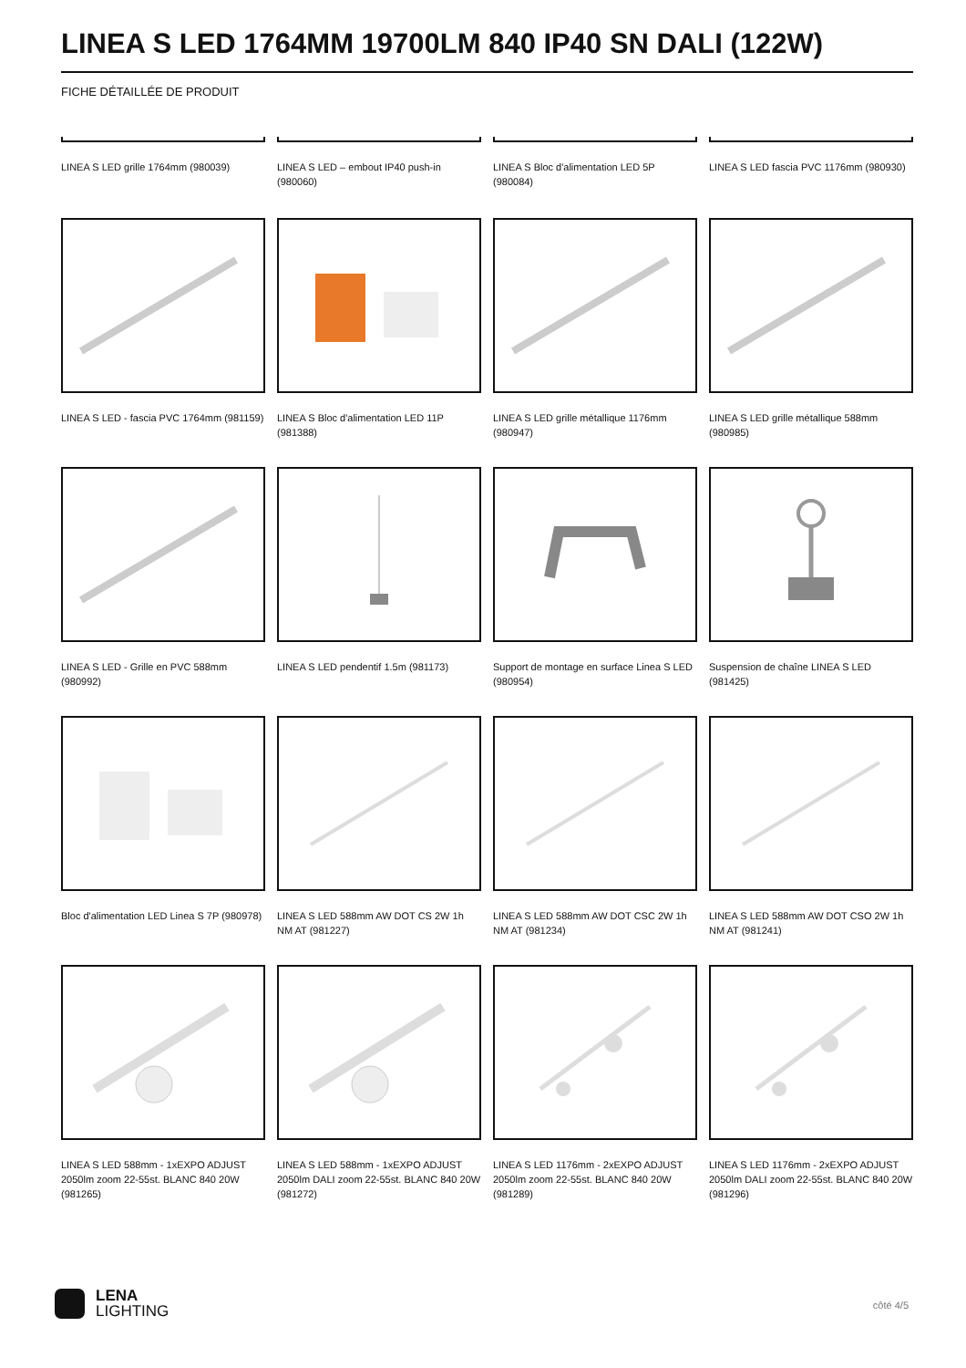LINEA S LED 1764MM 19700LM 840 IP40 SN DALI (122W)
FICHE DÉTAILLÉE DE PRODUIT
LINEA S LED grille 1764mm (980039)
LINEA S LED – embout IP40 push-in (980060)
LINEA S Bloc d'alimentation LED 5P (980084)
LINEA S LED fascia PVC 1176mm (980930)
LINEA S LED - fascia PVC 1764mm (981159)
LINEA S Bloc d'alimentation LED 11P (981388)
LINEA S LED grille métallique 1176mm (980947)
LINEA S LED grille métallique 588mm (980985)
LINEA S LED - Grille en PVC 588mm (980992)
LINEA S LED pendentif 1.5m (981173)
Support de montage en surface Linea S LED (980954)
Suspension de chaîne LINEA S LED (981425)
Bloc d'alimentation LED Linea S 7P (980978)
LINEA S LED 588mm AW DOT CS 2W 1h NM AT (981227)
LINEA S LED 588mm AW DOT CSC 2W 1h NM AT (981234)
LINEA S LED 588mm AW DOT CSO 2W 1h NM AT (981241)
LINEA S LED 588mm - 1xEXPO ADJUST 2050lm zoom 22-55st. BLANC 840 20W (981265)
LINEA S LED 588mm - 1xEXPO ADJUST 2050lm DALI zoom 22-55st. BLANC 840 20W (981272)
LINEA S LED 1176mm - 2xEXPO ADJUST 2050lm zoom 22-55st. BLANC 840 20W (981289)
LINEA S LED 1176mm - 2xEXPO ADJUST 2050lm DALI zoom 22-55st. BLANC 840 20W (981296)
LENA
LIGHTING
côté 4/5